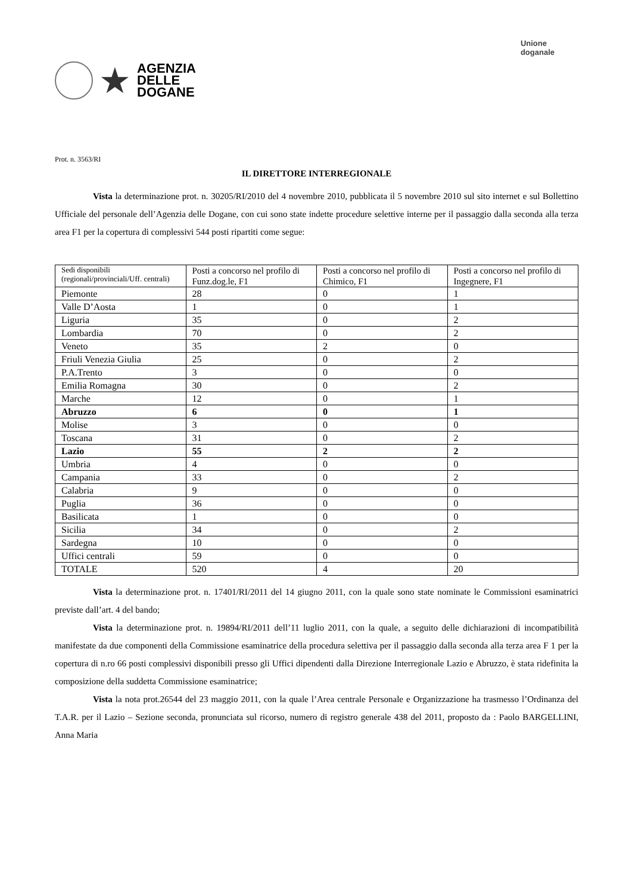★
AGENZIA
DELLE
DOGANE
Unione
doganale
Prot. n. 3563/RI
IL DIRETTORE INTERREGIONALE
Vista la determinazione prot. n. 30205/RI/2010 del 4 novembre 2010, pubblicata il 5 novembre 2010 sul sito internet e sul Bollettino Ufficiale del personale dell’Agenzia delle Dogane, con cui sono state indette procedure selettive interne per il passaggio dalla seconda alla terza area F1 per la copertura di complessivi 544 posti ripartiti come segue:
| Sedi disponibili (regionali/provinciali/Uff. centrali) | Posti a concorso nel profilo di Funz.dog.le, F1 | Posti a concorso nel profilo di Chimico, F1 | Posti a concorso nel profilo di Ingegnere, F1 |
| Piemonte | 28 | 0 | 1 |
| Valle D’Aosta | 1 | 0 | 1 |
| Liguria | 35 | 0 | 2 |
| Lombardia | 70 | 0 | 2 |
| Veneto | 35 | 2 | 0 |
| Friuli Venezia Giulia | 25 | 0 | 2 |
| P.A.Trento | 3 | 0 | 0 |
| Emilia Romagna | 30 | 0 | 2 |
| Marche | 12 | 0 | 1 |
| Abruzzo | 6 | 0 | 1 |
| Molise | 3 | 0 | 0 |
| Toscana | 31 | 0 | 2 |
| Lazio | 55 | 2 | 2 |
| Umbria | 4 | 0 | 0 |
| Campania | 33 | 0 | 2 |
| Calabria | 9 | 0 | 0 |
| Puglia | 36 | 0 | 0 |
| Basilicata | 1 | 0 | 0 |
| Sicilia | 34 | 0 | 2 |
| Sardegna | 10 | 0 | 0 |
| Uffici centrali | 59 | 0 | 0 |
| TOTALE | 520 | 4 | 20 |
Vista la determinazione prot. n. 17401/RI/2011 del 14 giugno 2011, con la quale sono state nominate le Commissioni esaminatrici previste dall’art. 4 del bando;
Vista la determinazione prot. n. 19894/RI/2011 dell’11 luglio 2011, con la quale, a seguito delle dichiarazioni di incompatibilità manifestate da due componenti della Commissione esaminatrice della procedura selettiva per il passaggio dalla seconda alla terza area F 1 per la copertura di n.ro 66 posti complessivi disponibili presso gli Uffici dipendenti dalla Direzione Interregionale Lazio e Abruzzo, è stata ridefinita la composizione della suddetta Commissione esaminatrice;
Vista la nota prot.26544 del 23 maggio 2011, con la quale l’Area centrale Personale e Organizzazione ha trasmesso l’Ordinanza del T.A.R. per il Lazio – Sezione seconda, pronunciata sul ricorso, numero di registro generale 438 del 2011, proposto da : Paolo BARGELLINI, Anna Maria